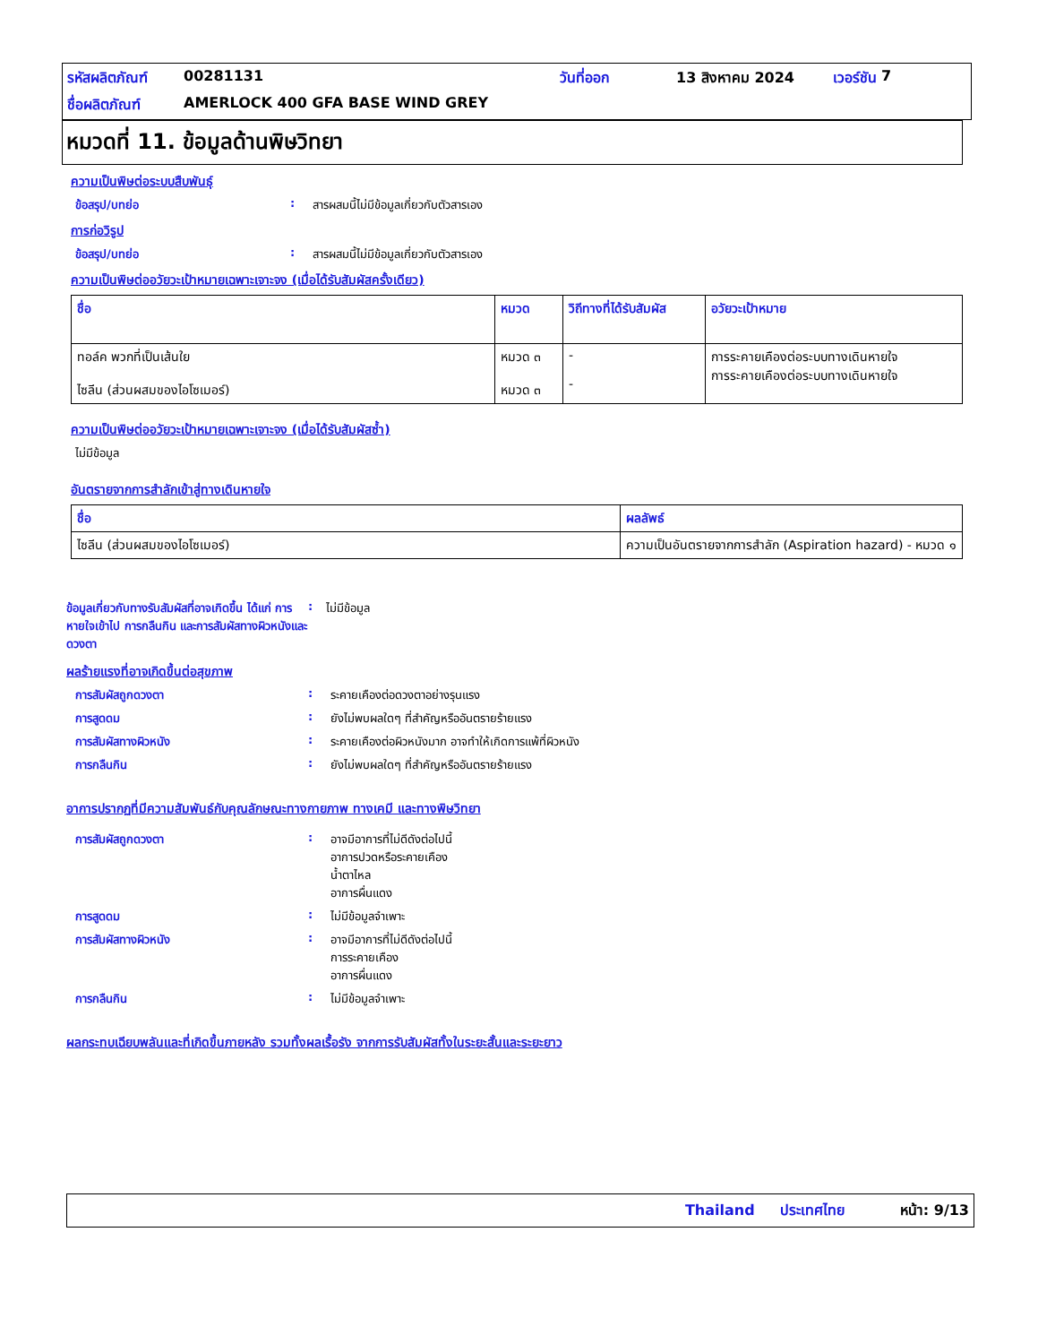รหัสผลิตภัณฑ์ 00281131 วันที่ออก 13 สิงหาคม 2024 เวอร์ชัน 7
ชื่อผลิตภัณฑ์ AMERLOCK 400 GFA BASE WIND GREY
หมวดที่ 11. ข้อมูลด้านพิษวิทยา
ความเป็นพิษต่อระบบสืบพันธุ์
ข้อสรุป/บทย่อ: สารผสมนี้ไม่มีข้อมูลเกี่ยวกับตัวสารเอง
การก่อวิรูป
ข้อสรุป/บทย่อ: สารผสมนี้ไม่มีข้อมูลเกี่ยวกับตัวสารเอง
ความเป็นพิษต่ออวัยวะเป้าหมายเฉพาะเจาะจง (เมื่อได้รับสัมผัสครั้งเดียว)
| ชื่อ | หมวด | วิถีทางที่ได้รับสัมผัส | อวัยวะเป้าหมาย |
| --- | --- | --- | --- |
| ทอล์ค พวกที่เป็นเส้นใย ไซลีน (ส่วนผสมของไอโซเมอร์) | หมวด ๓ หมวด ๓ | - - | การระคายเคืองต่อระบบทางเดินหายใจ การระคายเคืองต่อระบบทางเดินหายใจ |
ความเป็นพิษต่ออวัยวะเป้าหมายเฉพาะเจาะจง (เมื่อได้รับสัมผัสซ้ำ)
ไม่มีข้อมูล
อันตรายจากการสำลักเข้าสู่ทางเดินหายใจ
| ชื่อ | ผลลัพธ์ |
| --- | --- |
| ไซลีน (ส่วนผสมของไอโซเมอร์) | ความเป็นอันตรายจากการสำลัก (Aspiration hazard) - หมวด ๑ |
ข้อมูลเกี่ยวกับทางรับสัมผัสที่อาจเกิดขึ้น ได้แก่ การหายใจเข้าไป การกลืนกิน และการสัมผัสทางผิวหนังและดวงตา: ไม่มีข้อมูล
ผลร้ายแรงที่อาจเกิดขึ้นต่อสุขภาพ
การสัมผัสถูกดวงตา: ระคายเคืองต่อดวงตาอย่างรุนแรง
การสูดดม: ยังไม่พบผลใดๆ ที่สำคัญหรืออันตรายร้ายแรง
การสัมผัสทางผิวหนัง: ระคายเคืองต่อผิวหนังมาก อาจทำให้เกิดการแพ้ที่ผิวหนัง
การกลืนกิน: ยังไม่พบผลใดๆ ที่สำคัญหรืออันตรายร้ายแรง
อาการปรากฏที่มีความสัมพันธ์กับคุณลักษณะทางกายภาพ ทางเคมี และทางพิษวิทยา
การสัมผัสถูกดวงตา: อาจมีอาการที่ไม่ดีดังต่อไปนี้
อาการปวดหรือระคายเคือง
น้ำตาไหล
อาการผื่นแดง
การสูดดม: ไม่มีข้อมูลจำเพาะ
การสัมผัสทางผิวหนัง: อาจมีอาการที่ไม่ดีดังต่อไปนี้
การระคายเคือง
อาการผื่นแดง
การกลืนกิน: ไม่มีข้อมูลจำเพาะ
ผลกระทบเฉียบพลันและที่เกิดขึ้นภายหลัง รวมทั้งผลเรื้อรัง จากการรับสัมผัสทั้งในระยะสั้นและระยะยาว
Thailand ประเทศไทย หน้า: 9/13